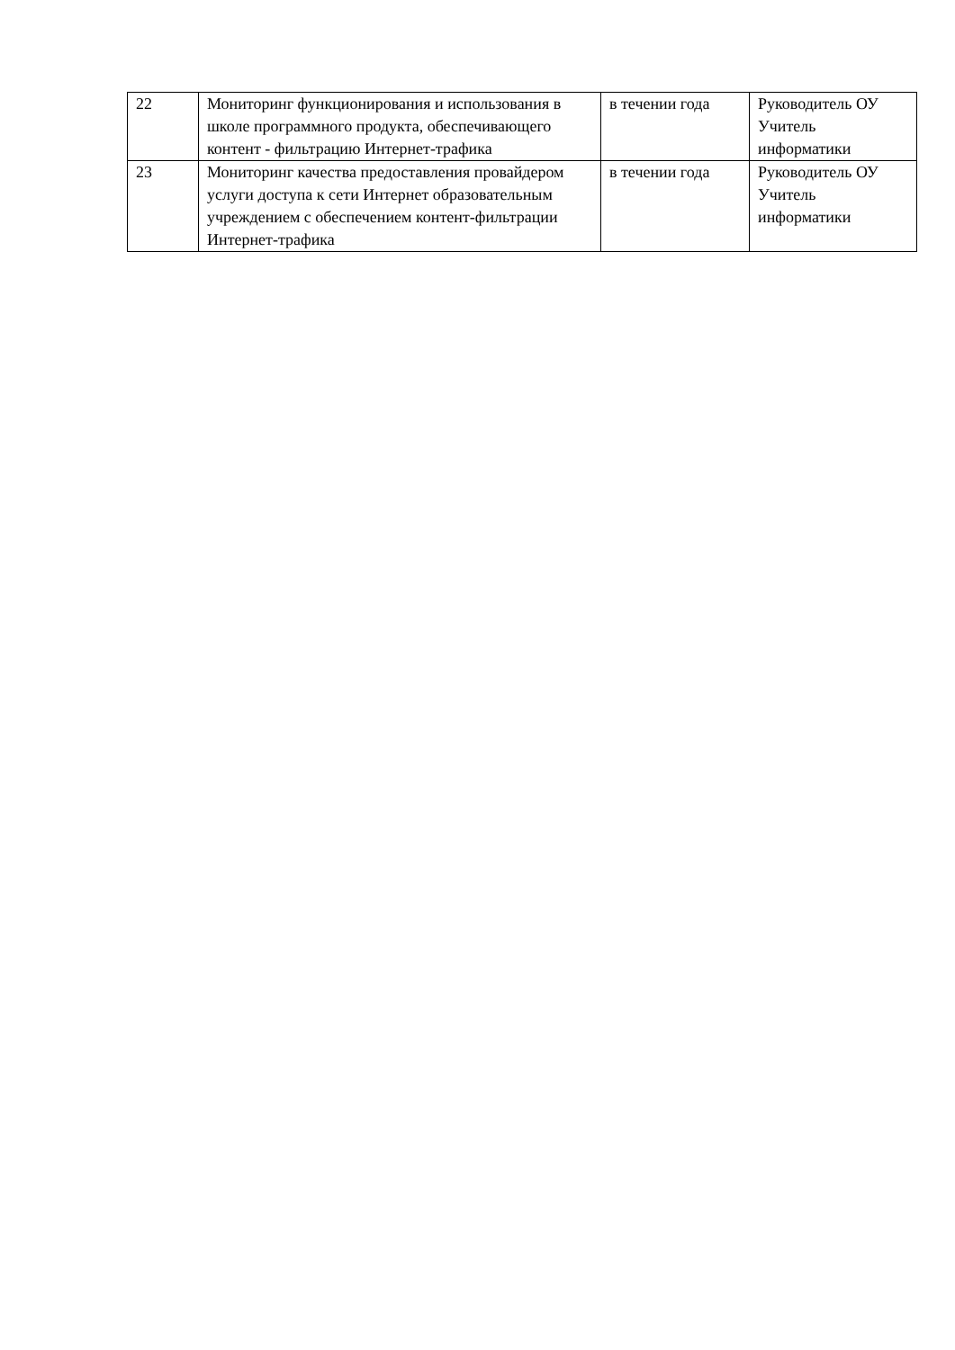| 22 | Мониторинг функционирования и использования в школе программного продукта, обеспечивающего контент - фильтрацию Интернет-трафика | в течении года | Руководитель ОУ Учитель информатики |
| 23 | Мониторинг качества предоставления провайдером услуги доступа к сети Интернет образовательным учреждением с обеспечением контент-фильтрации Интернет-трафика | в течении года | Руководитель ОУ Учитель информатики |